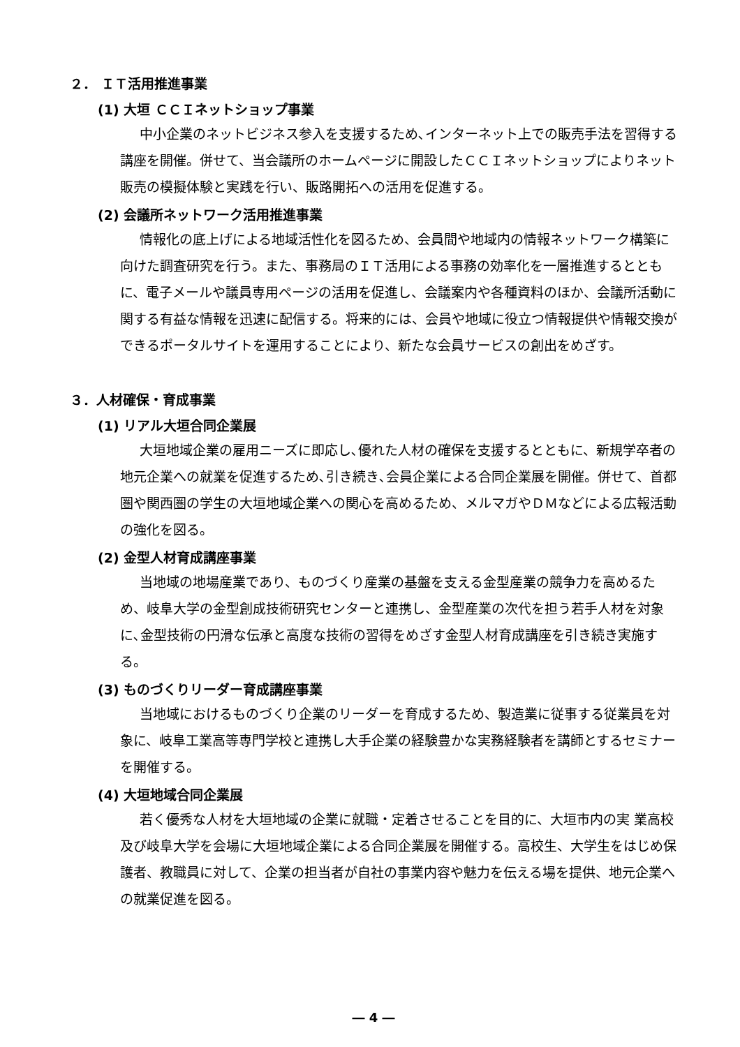２． ＩＴ活用推進事業
(1) 大垣 ＣＣＩネットショップ事業
中小企業のネットビジネス参入を支援するため､インターネット上での販売手法を習得する講座を開催。併せて、当会議所のホームページに開設したＣＣＩネットショップによりネット販売の模擬体験と実践を行い、販路開拓への活用を促進する。
(2) 会議所ネットワーク活用推進事業
情報化の底上げによる地域活性化を図るため、会員間や地域内の情報ネットワーク構築に向けた調査研究を行う。また、事務局のＩＴ活用による事務の効率化を一層推進するとともに、電子メールや議員専用ページの活用を促進し、会議案内や各種資料のほか、会議所活動に関する有益な情報を迅速に配信する。将来的には、会員や地域に役立つ情報提供や情報交換ができるポータルサイトを運用することにより、新たな会員サービスの創出をめざす。
３．人材確保・育成事業
(1) リアル大垣合同企業展
大垣地域企業の雇用ニーズに即応し､優れた人材の確保を支援するとともに、新規学卒者の地元企業への就業を促進するため､引き続き､会員企業による合同企業展を開催。併せて、首都圏や関西圏の学生の大垣地域企業への関心を高めるため、メルマガやＤＭなどによる広報活動の強化を図る。
(2) 金型人材育成講座事業
当地域の地場産業であり、ものづくり産業の基盤を支える金型産業の競争力を高めるため、岐阜大学の金型創成技術研究センターと連携し、金型産業の次代を担う若手人材を対象に､金型技術の円滑な伝承と高度な技術の習得をめざす金型人材育成講座を引き続き実施する。
(3) ものづくりリーダー育成講座事業
当地域におけるものづくり企業のリーダーを育成するため、製造業に従事する従業員を対象に、岐阜工業高等専門学校と連携し大手企業の経験豊かな実務経験者を講師とするセミナーを開催する。
(4) 大垣地域合同企業展
若く優秀な人材を大垣地域の企業に就職・定着させることを目的に、大垣市内の実 業高校及び岐阜大学を会場に大垣地域企業による合同企業展を開催する。高校生、大学生をはじめ保護者、教職員に対して、企業の担当者が自社の事業内容や魅力を伝える場を提供、地元企業への就業促進を図る。
― 4 ―